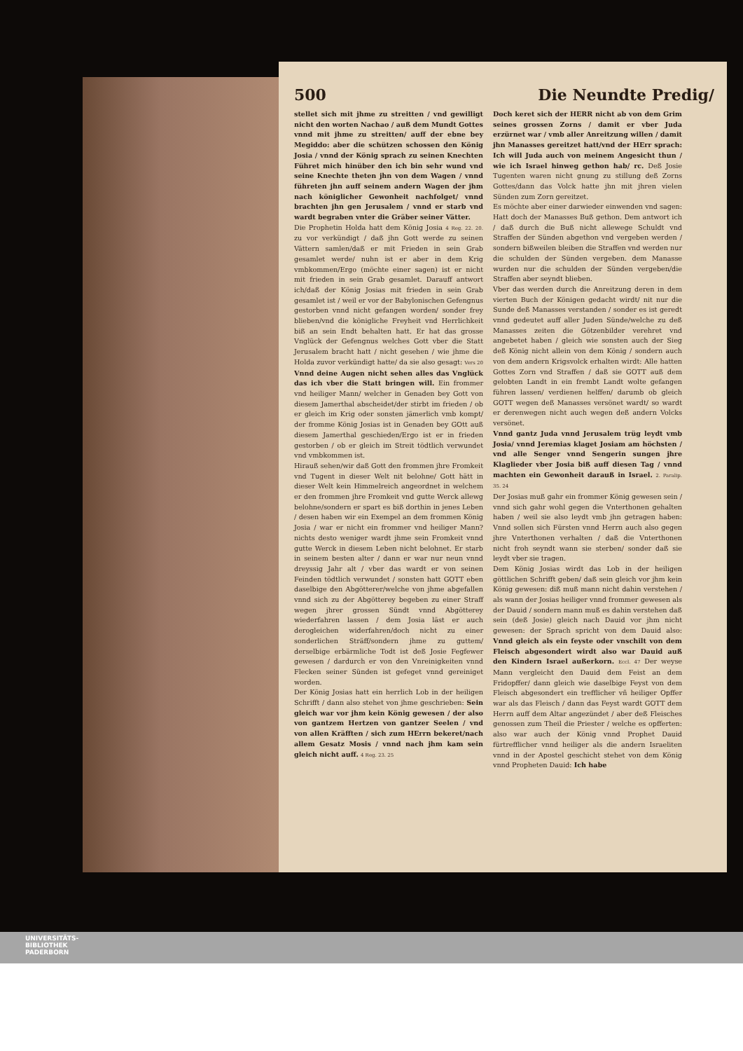500 Die Neundte Predig/
stellet sich mit jhme zu streitten / vnd gewilligt nicht den worten Nachao / auß dem Mundt Gottes vnnd mit jhme zu streitten/ auff der ebne bey Megiddo: aber die schützen schossen den König Josia / vnnd der König sprach zu seinen Knechten Führet mich hinüber den ich bin sehr wund vnd seine Knechte theten jhn von dem Wagen / vnnd führeten jhn auff seinem andern Wagen der jhm nach königlicher Gewonheit nachfolget/ vnnd brachten jhn gen Jerusalem / vnnd er starb vnd wardt begraben vnter die Gräber seiner Vätter.
Die Prophetin Holda hatt dem König Josia 4 Reg. 22. 20. zu vor verkündigt / daß jhn Gott werde zu seinen Vättern samlen/daß er mit Frieden in sein Grab gesamlet werde/ nuhn ist er aber in dem Krig vmbkommen/Ergo (möchte einer sagen) ist er nicht mit frieden in sein Grab gesamlet. Darauff antwort ich/daß der König Josias mit frieden in sein Grab gesamlet ist / weil er vor der Babylonischen Gefengnus gestorben vnnd nicht gefangen worden/ sonder frey blieben/vnd die königliche Freyheit vnd Herrlichkeit biß an sein Endt behalten hatt. Er hat das grosse Vnglück der Gefengnus welches Gott vber die Statt Jerusalem bracht hatt / nicht gesehen / wie jhme die Holda zuvor verkündigt hatte/ da sie also gesagt: Vers 20 Vnnd deine Augen nicht sehen alles das Vnglück das ich vber die Statt bringen will. Ein frommer vnd heiliger Mann/ welcher in Genaden bey Gott von diesem Jamerthal abscheidet/der stirbt im frieden / ob er gleich im Krig oder sonsten jämerlich vmb kompt/ der fromme König Josias ist in Genaden bey GOtt auß diesem Jamerthal geschieden/Ergo ist er in frieden gestorben / ob er gleich im Streit tödtlich verwundet vnd vmbkommen ist.
Hirauß sehen/wir daß Gott den frommen jhre Fromkeit vnd Tugent in dieser Welt nit belohne/ Gott hätt in dieser Welt kein Himmelreich angeordnet in welchem er den frommen jhre Fromkeit vnd gutte Werck allewg belohne/sondern er spart es biß dorthin in jenes Leben / desen haben wir ein Exempel an dem frommen König Josia / war er nicht ein frommer vnd heiliger Mann? nichts desto weniger wardt jhme sein Fromkeit vnnd gutte Werck in diesem Leben nicht belohnet. Er starb in seinem besten alter / dann er war nur neun vnnd dreyssig Jahr alt / vber das wardt er von seinen Feinden tödtlich verwundet / sonsten hatt GOTT eben daselbige den Abgötterer/welche von jhme abgefallen vnnd sich zu der Abgötterey begeben zu einer Straff wegen jhrer grossen Sündt vnnd Abgötterey wiederfahren lassen / dem Josia läst er auch derogleichen widerfahren/doch nicht zu einer sonderlichen Sträff/sondern jhme zu guttem/ derselbige erbärmliche Todt ist deß Josie Fegfewer gewesen / dardurch er von den Vnreinigkeiten vnnd Flecken seiner Sünden ist gefeget vnnd gereiniget worden.
Der König Josias hatt ein herrlich Lob in der heiligen Schrifft / dann also stehet von jhme geschrieben: Sein gleich war vor jhm kein König gewesen / der also von gantzem Hertzen von gantzer Seelen / vnd von allen Kräfften / sich zum HErrn bekeret/nach allem Gesatz Mosis / vnnd nach jhm kam sein gleich nicht auff. 4 Reg. 23. 25
Doch keret sich der HERR nicht ab von dem Grim seines grossen Zorns / damit er vber Juda erzürnet war / vmb aller Anreitzung willen / damit jhn Manasses gereitzet hatt/vnd der HErr sprach: Ich will Juda auch von meinem Angesicht thun / wie ich Israel hinweg gethon hab/ rc. Deß Josie Tugenten waren nicht gnung zu stillung deß Zorns Gottes/dann das Volck hatte jhn mit jhren vielen Sünden zum Zorn gereitzet.
Es möchte aber einer darwieder einwenden vnd sagen: Hatt doch der Manasses Buß gethon. Dem antwort ich / daß durch die Buß nicht allewege Schuldt vnd Straffen der Sünden abgethon vnd vergeben werden / sondern bißweilen bleiben die Straffen vnd werden nur die schulden der Sünden vergeben. dem Manasse wurden nur die schulden der Sünden vergeben/die Straffen aber seyndt blieben.
Vber das werden durch die Anreitzung deren in dem vierten Buch der Königen gedacht wirdt/ nit nur die Sunde deß Manasses verstanden / sonder es ist geredt vnnd gedeutet auff aller Juden Sünde/welche zu deß Manasses zeiten die Götzenbilder verehret vnd angebetet haben / gleich wie sonsten auch der Sieg deß König nicht allein von dem König / sondern auch von dem andern Krigsvolck erhalten wirdt: Alle hatten Gottes Zorn vnd Straffen / daß sie GOTT auß dem gelobten Landt in ein frembt Landt wolte gefangen führen lassen/ verdienen helffen/ darumb ob gleich GOTT wegen deß Manasses versönet wardt/ so wardt er derenwegen nicht auch wegen deß andern Volcks versönet.
Vnnd gantz Juda vnnd Jerusalem trüg leydt vmb Josia/ vnnd Jeremias klaget Josiam am höchsten / vnd alle Senger vnnd Sengerin sungen jhre Klaglieder vber Josia biß auff diesen Tag / vnnd machten ein Gewonheit darauß in Israel. 2. Paralip. 35. 24
Der Josias muß gahr ein frommer König gewesen sein / vnnd sich gahr wohl gegen die Vnterthonen gehalten haben / weil sie also leydt vmb jhn getragen haben: Vnnd sollen sich Fürsten vnnd Herrn auch also gegen jhre Vnterthonen verhalten / daß die Vnterthonen nicht froh seyndt wann sie sterben/ sonder daß sie leydt vber sie tragen.
Dem König Josias wirdt das Lob in der heiligen göttlichen Schrifft geben/ daß sein gleich vor jhm kein König gewesen: diß muß mann nicht dahin verstehen / als wann der Josias heiliger vnnd frommer gewesen als der Dauid / sondern mann muß es dahin verstehen daß sein (deß Josie) gleich nach Dauid vor jhm nicht gewesen: der Sprach spricht von dem Dauid also: Vnnd gleich als ein feyste oder vnschilt von dem Fleisch abgesondert wirdt also war Dauid auß den Kindern Israel außerkorn. Eccl. 47 Der weyse Mann vergleicht den Dauid dem Feist an dem Fridopffer/ dann gleich wie daselbige Feyst von dem Fleisch abgesondert ein trefflicher vñ heiliger Opffer war als das Fleisch / dann das Feyst wardt GOTT dem Herrn auff dem Altar angezündet / aber deß Fleisches genossen zum Theil die Priester / welche es opfferten: also war auch der König vnnd Prophet Dauid fürtrefflicher vnnd heiliger als die andern Israeliten vnnd in der Apostel geschicht stehet von dem König vnnd Propheten Dauid: Ich habe
UNIVERSITÄTS-
BIBLIOTHEK
PADERBORN